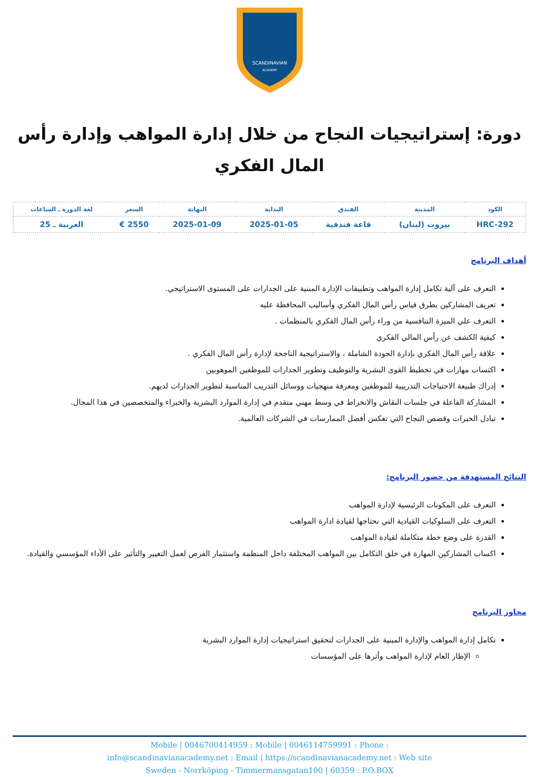SCANDINAVIAN
ACADEMY
دورة: إستراتيجيات النجاح من خلال إدارة المواهب وإدارة رأس المال الفكري
| الكود | المدينة | الفندق | البداية | النهاية | السعر | لغة الدورة ـ الساعات |
| --- | --- | --- | --- | --- | --- | --- |
| HRC-292 | بيروت (لبنان) | قاعة فندقية | 2025-01-05 | 2025-01-09 | 2550 € | العربية ـ 25 |
أهداف البرنامج
التعرف على آلية تكامل إدارة المواهب وتطبيقات الإدارة المبنية على الجدارات على المستوى الاستراتيجي.
تعريف المشاركين بطرق قياس رأس المال الفكري وأساليب المحافظة عليه
التعرف علي الميزة التنافسية من وراء رأس المال الفكري بالمنظمات .
كيفية الكشف عن رأس المالي الفكري
علاقة رأس المال الفكري بإدارة الجودة الشاملة ، والاستراتيجية الناجحة لإدارة رأس المال الفكري .
اكتساب مهارات في تخطيط القوى البشرية والتوظيف وتطوير الجدارات للموظفين الموهوبين
إدراك طبيعة الاحتياجات التدريبية للموظفين ومعرفة منهجيات ووسائل التدريب المناسبة لتطوير الجدارات لديهم.
المشاركة الفاعلة في جلسات النقاش والانخراط في وسط مهني متقدم في إدارة الموارد البشرية والخبراء والمتخصصين في هذا المجال.
تبادل الخبرات وقصص النجاح التي تعكس أفضل الممارسات في الشركات العالمية.
النتائج المستهدفة من حضور البرنامج:
التعرف على المكونات الرئيسية لإدارة المواهب
التعرف على السلوكيات القيادية التي نحتاجها لقيادة ادارة المواهب
القدرة على وضع خطة متكاملة لقيادة المواهب
اكساب المشاركين المهارة في خلق التكامل بين المواهب المختلفة داخل المنظمة واستثمار الفرص لعمل التغيير والتأثير على الأداء المؤسسي والقيادة.
محاور البرنامج
تكامل إدارة المواهب والإدارة المبنية على الجدارات لتحقيق استراتيجيات إدارة الموارد البشرية
الإطار العام لإدارة المواهب وأثرها على المؤسسات
Mobile | 0046700414959 : Mobile | 0046114759991 : Phone :
info@scandinavianacademy.net : Email | https://scandinavianacademy.net : Web site
Sweden - Norrköping - Timmermansgatan100 | 60359 : P.O.BOX